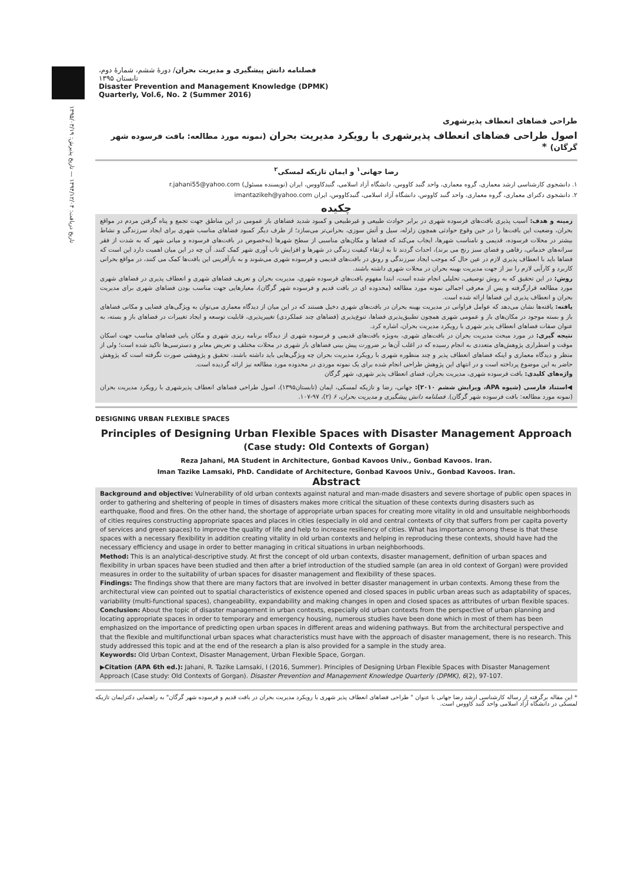تاریخ دریافت: ۱۳۹۴/۱۲/۰۴ — تاریخ پذیرش: ۱۳۹۵/۰۳/۱۹
فصلنامه دانش پیشگیری و مدیریت بحران/ دورۀ ششم، شمارۀ دوم، تابستان ۱۳۹۵
Disaster Prevention and Management Knowledge (DPMK)
Quarterly, Vol.6, No. 2 (Summer 2016)
طراحی فضاهای انعطاف پذیرشهری
اصول طراحی فضاهای انعطاف پذیرشهری با رویکرد مدیریت بحران (نمونه مورد مطالعه: بافت فرسوده شهر گرگان) *
رضا جهانی<sup>۱</sup> و ایمان تازیکه لمسکی<sup>۲</sup>
۱. دانشجوی کارشناسی ارشد معماری، گروه معماری، واحد گنبد کاووس، دانشگاه آزاد اسلامی، گنبدکاووس، ایران (نویسنده مسئول) r.jahani55@yahoo.com
۲. دانشجوی دکترای معماری، گروه معماری، واحد گنبد کاووس، دانشگاه آزاد اسلامی، گنبدکاووس، ایران imantazikeh@yahoo.com
چکیده
زمینه و هدف: آسیب پذیری بافت‌های فرسوده شهری در برابر حوادث طبیعی و غیرطبیعی و کمبود شدید فضاهای باز عمومی در این مناطق جهت تجمع و پناه گرفتن مردم در مواقع بحران، وضعیت این بافت‌ها را در حین وقوع حوادثی همچون زلزله، سیل و آتش سوزی، بحرانی‌تر می‌سازد؛ از طرف دیگر کمبود فضاهای مناسب شهری برای ایجاد سرزندگی و نشاط بیشتر در محلات فرسوده، قدیمی و نامناسب شهرها، ایجاب می‌کند که فضاها و مکان‌های مناسبی از سطح شهرها (به‌خصوص در بافت‌های فرسوده و میانی شهر که به شدت از فقر سرانه‌های خدماتی، رفاهی و فضای سبز رنج می برند)، احداث گردند تا به ارتقاء کیفیت زندگی در شهرها و افزایش تاب آوری شهر کمک کنند. آن چه در این میان اهمیت دارد این است که فضاها باید با انعطاف پذیری لازم در عین حال که موجب ایجاد سرزندگی و رونق در بافت‌های قدیمی و فرسوده شهری می‌شوند و به بازآفرینی این بافت‌ها کمک می کنند، در مواقع بحرانی کاربرد و کارآیی لازم را نیز از جهت مدیریت بهینه بحران در محلات شهری داشته باشند.
روش: در این تحقیق که به روش توصیفی، تحلیلی انجام شده است، ابتدا مفهوم بافت‌های فرسوده شهری، مدیریت بحران و تعریف فضاهای شهری و انعطاف پذیری در فضاهای شهری مورد مطالعه قرارگرفته و پس از معرفی اجمالی نمونه مورد مطالعه (محدوده ای در بافت قدیم و فرسوده شهر گرگان)، معیارهایی جهت مناسب بودن فضاهای شهری برای مدیریت بحران و انعطاف پذیری این فضاها ارائه شده است.
یافته: یافته‌ها نشان می‌دهد که عوامل فراوانی در مدیریت بهینه بحران در بافت‌های شهری دخیل هستند که در این میان از دیدگاه معماری می‌توان به ویژگی‌های فضایی و مکانی فضاهای باز و بسته موجود در مکان‌های باز و عمومی شهری همچون تطبیق‌پذیری فضاها، تنوع‌پذیری (فضاهای چند عملکردی) تغییرپذیری، قابلیت توسعه و ایجاد تغییرات در فضاهای باز و بسته، به عنوان صفات فضاهای انعطاف پذیر شهری با رویکرد مدیریت بحران، اشاره کرد.
نتیجه گیری: در مورد مبحث مدیریت بحران در بافت‌های شهری، به‌ویژه بافت‌های قدیمی و فرسوده شهری از دیدگاه برنامه ریزی شهری و مکان یابی فضاهای مناسب جهت اسکان موقت و اضطراری پژوهش‌های متعددی به انجام رسیده که در اغلب آن‌ها بر ضرورت پیش بینی فضاهای باز شهری در محلات مختلف و تعریض معابر و دسترسی‌ها تاکید شده است؛ ولی از منظر و دیدگاه معماری و اینکه فضاهای انعطاف پذیر و چند منظوره شهری با رویکرد مدیریت بحران چه ویژگی‌هایی باید داشته باشند، تحقیق و پژوهشی صورت نگرفته است که پژوهش حاضر به این موضوع پرداخته است و در انتهای این پژوهش طراحی انجام شده برای یک نمونه موردی در محدوده مورد مطالعه نیز ارائه گردیده است.
واژه‌های کلیدی: بافت فرسوده شهری، مدیریت بحران، فضای انعطاف پذیر شهری، شهر گرگان
◀استناد فارسی (شیوه APA، ویرایش ششم ۲۰۱۰): جهانی، رضا و تازیکه لمسکی، ایمان (تابستان۱۳۹۵)، اصول طراحی فضاهای انعطاف پذیرشهری با رویکرد مدیریت بحران (نمونه مورد مطالعه: بافت فرسوده شهر گرگان). فصلنامه دانش پیشگیری و مدیریت بحران، ۶ (۲)، ۹۷-۱۰۷.
DESIGNING URBAN FLEXIBLE SPACES
Principles of Designing Urban Flexible Spaces with Disaster Management Approach
(Case study: Old Contexts of Gorgan)
Reza Jahani, MA Student in Architecture, Gonbad Kavoos Univ., Gonbad Kavoos. Iran.
Iman Tazike Lamsaki, PhD. Candidate of Architecture, Gonbad Kavoos Univ., Gonbad Kavoos. Iran.
Abstract
Background and objective: Vulnerability of old urban contexts against natural and man-made disasters and severe shortage of public open spaces in order to gathering and sheltering of people in times of disasters makes more critical the situation of these contexts during disasters such as earthquake, flood and fires. On the other hand, the shortage of appropriate urban spaces for creating more vitality in old and unsuitable neighborhoods of cities requires constructing appropriate spaces and places in cities (especially in old and central contexts of city that suffers from per capita poverty of services and green spaces) to improve the quality of life and help to increase resiliency of cities. What has importance among these is that these spaces with a necessary flexibility in addition creating vitality in old urban contexts and helping in reproducing these contexts, should have had the necessary efficiency and usage in order to better managing in critical situations in urban neighborhoods.
Method: This is an analytical-descriptive study. At first the concept of old urban contexts, disaster management, definition of urban spaces and flexibility in urban spaces have been studied and then after a brief introduction of the studied sample (an area in old context of Gorgan) were provided measures in order to the suitability of urban spaces for disaster management and flexibility of these spaces.
Findings: The findings show that there are many factors that are involved in better disaster management in urban contexts. Among these from the architectural view can pointed out to spatial characteristics of existence opened and closed spaces in public urban areas such as adaptability of spaces, variability (multi-functional spaces), changeability, expandability and making changes in open and closed spaces as attributes of urban flexible spaces.
Conclusion: About the topic of disaster management in urban contexts, especially old urban contexts from the perspective of urban planning and locating appropriate spaces in order to temporary and emergency housing, numerous studies have been done which in most of them has been emphasized on the importance of predicting open urban spaces in different areas and widening pathways. But from the architectural perspective and that the flexible and multifunctional urban spaces what characteristics must have with the approach of disaster management, there is no research. This study addressed this topic and at the end of the research a plan is also provided for a sample in the study area.
Keywords: Old Urban Context, Disaster Management, Urban Flexible Space, Gorgan.
▶Citation (APA 6th ed.): Jahani, R. Tazike Lamsaki, I (2016, Summer). Principles of Designing Urban Flexible Spaces with Disaster Management Approach (Case study: Old Contexts of Gorgan). Disaster Prevention and Management Knowledge Quarterly (DPMK), 6(2), 97-107.
* این مقاله برگرفته از رساله کارشناسی ارشد رضا جهانی با عنوان " طراحی فضاهای انعطاف پذیر شهری با رویکرد مدیریت بحران در بافت قدیم و فرسوده شهر گرگان" به راهنمایی دکترایمان تازیکه لمسکی در دانشگاه آزاد اسلامی واحد گنبد کاووس است.